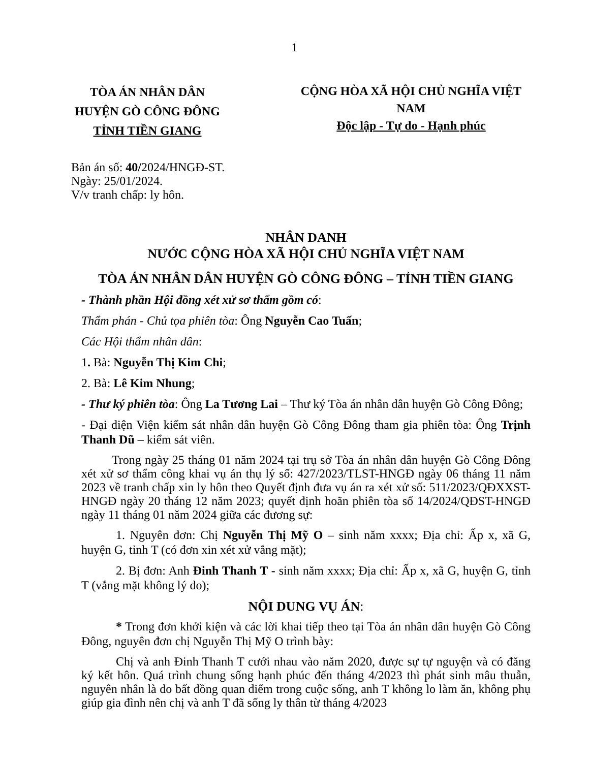1
TÒA ÁN NHÂN DÂN
HUYỆN GÒ CÔNG ĐÔNG
TỈNH TIỀN GIANG
CỘNG HÒA XÃ HỘI CHỦ NGHĨA VIỆT NAM
Độc lập - Tự do - Hạnh phúc
Bản án số: 40/2024/HNGĐ-ST.
Ngày: 25/01/2024.
V/v tranh chấp: ly hôn.
NHÂN DANH
NƯỚC CỘNG HÒA XÃ HỘI CHỦ NGHĨA VIỆT NAM
TÒA ÁN NHÂN DÂN HUYỆN GÒ CÔNG ĐÔNG – TỈNH TIỀN GIANG
- Thành phần Hội đồng xét xử sơ thẩm gồm có:
Thẩm phán - Chủ tọa phiên tòa: Ông Nguyễn Cao Tuấn;
Các Hội thẩm nhân dân:
1. Bà: Nguyễn Thị Kim Chi;
2. Bà: Lê Kim Nhung;
- Thư ký phiên tòa: Ông La Tương Lai – Thư ký Tòa án nhân dân huyện Gò Công Đông;
- Đại diện Viện kiểm sát nhân dân huyện Gò Công Đông tham gia phiên tòa: Ông Trịnh Thanh Dũ – kiểm sát viên.
Trong ngày 25 tháng 01 năm 2024 tại trụ sở Tòa án nhân dân huyện Gò Công Đông xét xử sơ thẩm công khai vụ án thụ lý số: 427/2023/TLST-HNGĐ ngày 06 tháng 11 năm 2023 về tranh chấp xin ly hôn theo Quyết định đưa vụ án ra xét xử số: 511/2023/QĐXXST-HNGĐ ngày 20 tháng 12 năm 2023; quyết định hoãn phiên tòa số 14/2024/QĐST-HNGĐ ngày 11 tháng 01 năm 2024 giữa các đương sự:
1. Nguyên đơn: Chị Nguyễn Thị Mỹ O – sinh năm xxxx; Địa chỉ: Ấp x, xã G, huyện G, tỉnh T (có đơn xin xét xử vắng mặt);
2. Bị đơn: Anh Đinh Thanh T - sinh năm xxxx; Địa chỉ: Ấp x, xã G, huyện G, tỉnh T (vắng mặt không lý do);
NỘI DUNG VỤ ÁN:
* Trong đơn khởi kiện và các lời khai tiếp theo tại Tòa án nhân dân huyện Gò Công Đông, nguyên đơn chị Nguyễn Thị Mỹ O trình bày:
Chị và anh Đinh Thanh T cưới nhau vào năm 2020, được sự tự nguyện và có đăng ký kết hôn. Quá trình chung sống hạnh phúc đến tháng 4/2023 thì phát sinh mâu thuẫn, nguyên nhân là do bất đồng quan điểm trong cuộc sống, anh T không lo làm ăn, không phụ giúp gia đình nên chị và anh T đã sống ly thân từ tháng 4/2023